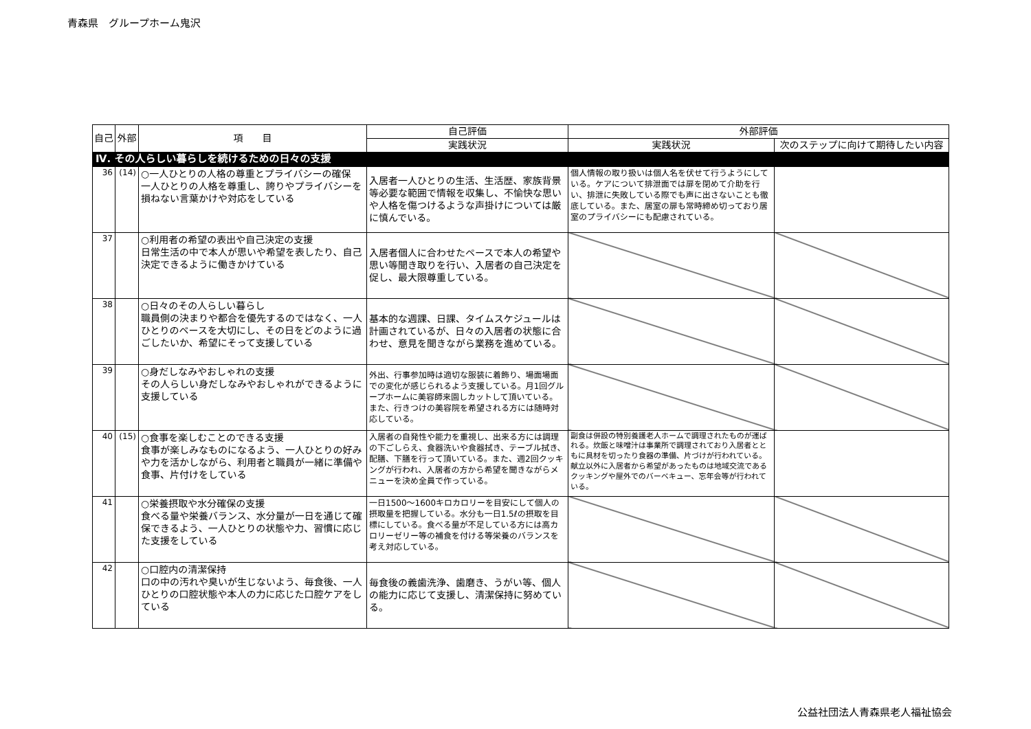青森県　グループホーム鬼沢
| 自己 | 外部 | 項 目 | 自己評価 | 外部評価 | |
| --- | --- | --- | --- | --- | --- |
| | | | 実践状況 | 実践状況 | 次のステップに向けて期待したい内容 |
| Ⅳ. その人らしい暮らしを続けるための日々の支援 | | | | | |
| 36 | (14) | ○一人ひとりの人格の尊重とプライバシーの確保 一人ひとりの人格を尊重し、誇りやプライバシーを損ねない言葉かけや対応をしている | 入居者一人ひとりの生活、生活歴、家族背景等必要な範囲で情報を収集し、不愉快な思いや人格を傷つけるような声掛けについては厳に慎んでいる。 | 個人情報の取り扱いは個人名を伏せて行うようにしている。ケアについて排泄面では扉を閉めて介助を行い、排泄に失敗している際でも声に出さないことも徹底している。また、居室の扉も常時締め切っており居室のプライバシーにも配慮されている。 | |
| 37 | | ○利用者の希望の表出や自己決定の支援 日常生活の中で本人が思いや希望を表したり、自己決定できるように働きかけている | 入居者個人に合わせたペースで本人の希望や思い等聞き取りを行い、入居者の自己決定を促し、最大限尊重している。 | | |
| 38 | | ○日々のその人らしい暮らし 職員側の決まりや都合を優先するのではなく、一人ひとりのペースを大切にし、その日をどのように過ごしたいか、希望にそって支援している | 基本的な週課、日課、タイムスケジュールは計画されているが、日々の入居者の状態に合わせ、意見を聞きながら業務を進めている。 | | |
| 39 | | ○身だしなみやおしゃれの支援 その人らしい身だしなみやおしゃれができるように支援している | 外出、行事参加時は適切な服装に着飾り、場面場面での変化が感じられるよう支援している。月1回グループホームに美容師来園しカットして頂いている。また、行きつけの美容院を希望される方には随時対応している。 | | |
| 40 | (15) | ○食事を楽しむことのできる支援 食事が楽しみなものになるよう、一人ひとりの好みや力を活かしながら、利用者と職員が一緒に準備や食事、片付けをしている | 入居者の自発性や能力を重視し、出来る方には調理の下ごしらえ、食器洗いや食器拭き、テーブル拭き、配膳、下膳を行って頂いている。また、週2回クッキングが行われ、入居者の方から希望を聞きながらメニューを決め全員で作っている。 | 副食は併設の特別養護老人ホームで調理されたものが運ばれる。炊飯と味噌汁は事業所で調理されており入居者とともに具材を切ったり食器の準備、片づけが行われている。献立以外に入居者から希望があったものは地域交流であるクッキングや屋外でのバーベキュー、忘年会等が行われている。 | |
| 41 | | ○栄養摂取や水分確保の支援 食べる量や栄養バランス、水分量が一日を通じて確保できるよう、一人ひとりの状態や力、習慣に応じた支援をしている | 一日1500～1600キロカロリーを目安にして個人の摂取量を把握している。水分も一日1.5ℓの摂取を目標にしている。食べる量が不足している方には高カロリーゼリー等の補食を付ける等栄養のバランスを考え対応している。 | | |
| 42 | | ○口腔内の清潔保持 口の中の汚れや臭いが生じないよう、毎食後、一人ひとりの口腔状態や本人の力に応じた口腔ケアをしている | 毎食後の義歯洗浄、歯磨き、うがい等、個人の能力に応じて支援し、清潔保持に努めている。 | | |
公益社団法人青森県老人福祉協会